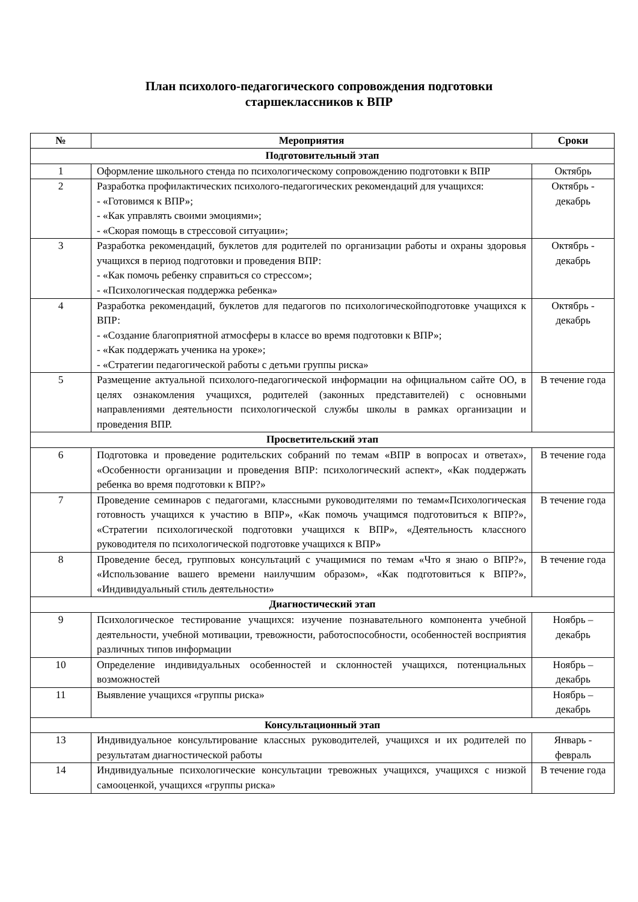План психолого-педагогического сопровождения подготовки
старшеклассников к ВПР
| № | Мероприятия | Сроки |
| --- | --- | --- |
| Подготовительный этап | | |
| 1 | Оформление школьного стенда по психологическому сопровождению подготовки к ВПР | Октябрь |
| 2 | Разработка профилактических психолого-педагогических рекомендаций для учащихся: - «Готовимся к ВПР»; - «Как управлять своими эмоциями»; - «Скорая помощь в стрессовой ситуации»; | Октябрь - декабрь |
| 3 | Разработка рекомендаций, буклетов для родителей по организации работы и охраны здоровья учащихся в период подготовки и проведения ВПР: - «Как помочь ребенку справиться со стрессом»; - «Психологическая поддержка ребенка» | Октябрь - декабрь |
| 4 | Разработка рекомендаций, буклетов для педагогов по психологическойподготовке учащихся к ВПР: - «Создание благоприятной атмосферы в классе во время подготовки к ВПР»; - «Как поддержать ученика на уроке»; - «Стратегии педагогической работы с детьми группы риска» | Октябрь - декабрь |
| 5 | Размещение актуальной психолого-педагогической информации на официальном сайте ОО, в целях ознакомления учащихся, родителей (законных представителей) с основными направлениями деятельности психологической службы школы в рамках организации и проведения ВПР. | В течение года |
| Просветительский этап | | |
| 6 | Подготовка и проведение родительских собраний по темам «ВПР в вопросах и ответах», «Особенности организации и проведения ВПР: психологический аспект», «Как поддержать ребенка во время подготовки к ВПР?» | В течение года |
| 7 | Проведение семинаров с педагогами, классными руководителями по темам«Психологическая готовность учащихся к участию в ВПР», «Как помочь учащимся подготовиться к ВПР?», «Стратегии психологической подготовки учащихся к ВПР», «Деятельность классного руководителя по психологической подготовке учащихся к ВПР» | В течение года |
| 8 | Проведение бесед, групповых консультаций с учащимися по темам «Что я знаю о ВПР?», «Использование вашего времени наилучшим образом», «Как подготовиться к ВПР?», «Индивидуальный стиль деятельности» | В течение года |
| Диагностический этап | | |
| 9 | Психологическое тестирование учащихся: изучение познавательного компонента учебной деятельности, учебной мотивации, тревожности, работоспособности, особенностей восприятия различных типов информации | Ноябрь – декабрь |
| 10 | Определение индивидуальных особенностей и склонностей учащихся, потенциальных возможностей | Ноябрь – декабрь |
| 11 | Выявление учащихся «группы риска» | Ноябрь – декабрь |
| Консультационный этап | | |
| 13 | Индивидуальное консультирование классных руководителей, учащихся и их родителей по результатам диагностической работы | Январь - февраль |
| 14 | Индивидуальные психологические консультации тревожных учащихся, учащихся с низкой самооценкой, учащихся «группы риска» | В течение года |